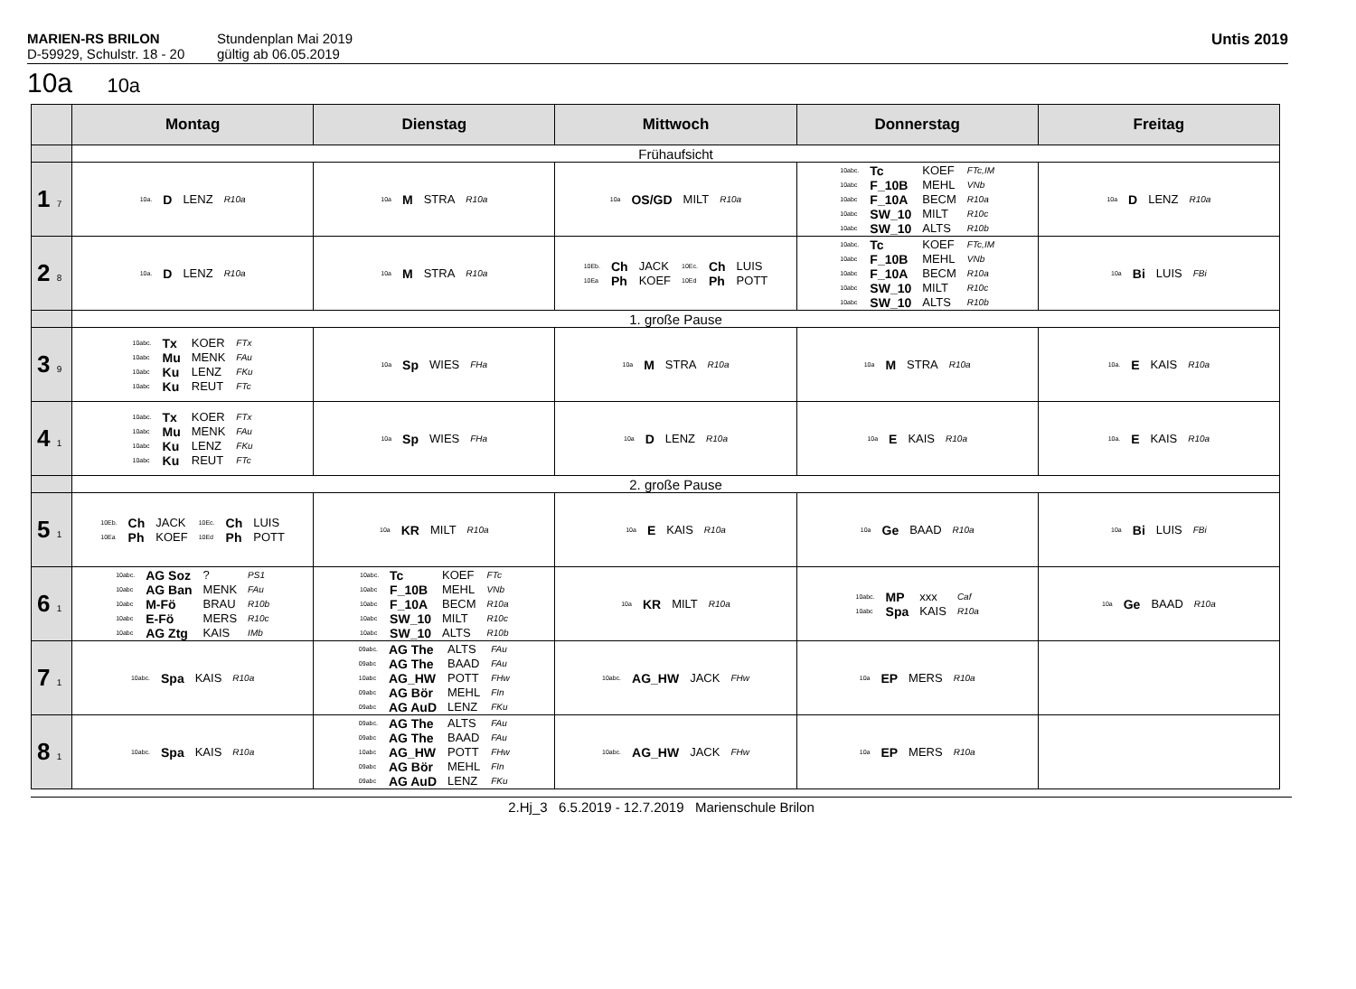MARIEN-RS BRILON
D-59929, Schulstr. 18 - 20
Stundenplan Mai 2019
gültig ab 06.05.2019
Untis 2019
10a 10a
| | Montag | Dienstag | Mittwoch | Donnerstag | Freitag |
| --- | --- | --- | --- | --- | --- |
| | Frühaufsicht | | | | |
| 1 7 | / 10a. / D / LENZ / R10a / | / 10a / M / STRA / R10a / | / 10a / OS/GD / MILT / R10a / | / 10abc. / Tc / KOEF / FTc,IM / / 10abc / F_10B / MEHL / VNb / / 10abc / F_10A / BECM / R10a / / 10abc / SW_10 / MILT / R10c / / 10abc / SW_10 / ALTS / R10b / | / 10a / D / LENZ / R10a / |
| 2 8 | / 10a. / D / LENZ / R10a / | / 10a / M / STRA / R10a / | / 10Eb. / Ch / JACK / 10Ec. / Ch / LUIS / / 10Ea / Ph / KOEF / 10Ed / Ph / POTT / | / 10abc. / Tc / KOEF / FTc,IM / / 10abc / F_10B / MEHL / VNb / / 10abc / F_10A / BECM / R10a / / 10abc / SW_10 / MILT / R10c / / 10abc / SW_10 / ALTS / R10b / | / 10a / Bi / LUIS / FBi / |
| | 1. große Pause | | | | |
| 3 9 | / 10abc. / Tx / KOER / FTx / / 10abc / Mu / MENK / FAu / / 10abc / Ku / LENZ / FKu / / 10abc / Ku / REUT / FTc / | / 10a / Sp / WIES / FHa / | / 10a / M / STRA / R10a / | / 10a / M / STRA / R10a / | / 10a. / E / KAIS / R10a / |
| 4 1 | / 10abc. / Tx / KOER / FTx / / 10abc / Mu / MENK / FAu / / 10abc / Ku / LENZ / FKu / / 10abc / Ku / REUT / FTc / | / 10a / Sp / WIES / FHa / | / 10a / D / LENZ / R10a / | / 10a / E / KAIS / R10a / | / 10a. / E / KAIS / R10a / |
| | 2. große Pause | | | | |
| 5 1 | / 10Eb. / Ch / JACK / 10Ec. / Ch / LUIS / / 10Ea / Ph / KOEF / 10Ed / Ph / POTT / | / 10a / KR / MILT / R10a / | / 10a / E / KAIS / R10a / | / 10a / Ge / BAAD / R10a / | / 10a / Bi / LUIS / FBi / |
| 6 1 | / 10abc. / AG Soz / ? / PS1 / / 10abc / AG Ban / MENK / FAu / / 10abc / M-Fö / BRAU / R10b / / 10abc / E-Fö / MERS / R10c / / 10abc / AG Ztg / KAIS / IMb / | / 10abc. / Tc / KOEF / FTc / / 10abc / F_10B / MEHL / VNb / / 10abc / F_10A / BECM / R10a / / 10abc / SW_10 / MILT / R10c / / 10abc / SW_10 / ALTS / R10b / | / 10a / KR / MILT / R10a / | / 10abc. / MP / xxx / Caf / / 10abc / Spa / KAIS / R10a / | / 10a / Ge / BAAD / R10a / |
| 7 1 | / 10abc. / Spa / KAIS / R10a / | / 09abc. / AG The / ALTS / FAu / / 09abc / AG The / BAAD / FAu / / 10abc / AG_HW / POTT / FHw / / 09abc / AG Bör / MEHL / FIn / / 09abc / AG AuD / LENZ / FKu / | / 10abc. / AG_HW / JACK / FHw / | / 10a / EP / MERS / R10a / | |
| 8 1 | / 10abc. / Spa / KAIS / R10a / | / 09abc. / AG The / ALTS / FAu / / 09abc / AG The / BAAD / FAu / / 10abc / AG_HW / POTT / FHw / / 09abc / AG Bör / MEHL / FIn / / 09abc / AG AuD / LENZ / FKu / | / 10abc. / AG_HW / JACK / FHw / | / 10a / EP / MERS / R10a / | |
2.Hj_3 6.5.2019 - 12.7.2019 Marienschule Brilon